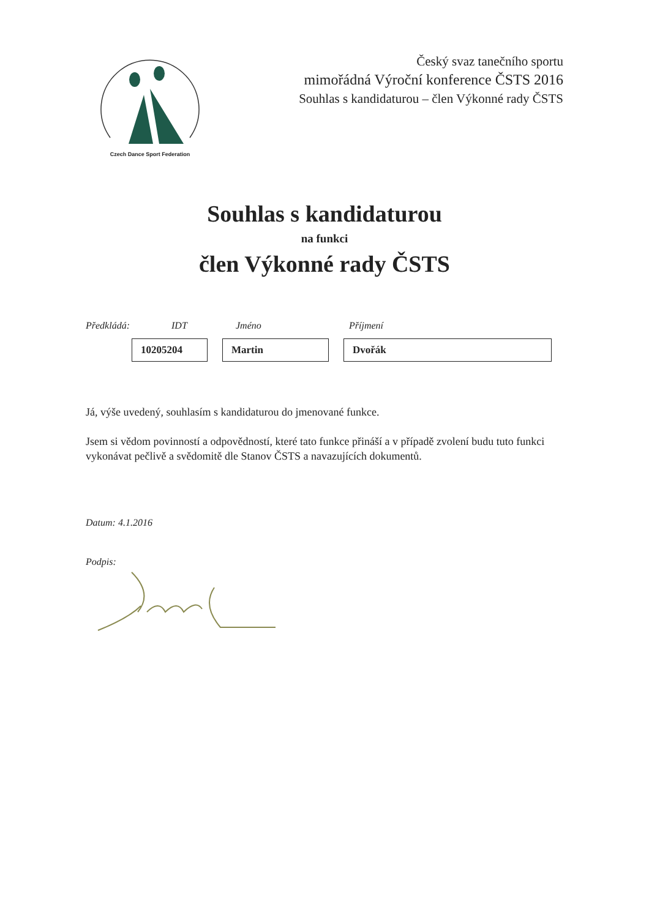Czech Dance Sport Federation
Český svaz tanečního sportu
mimořádná Výroční konference ČSTS 2016
Souhlas s kandidaturou – člen Výkonné rady ČSTS
Souhlas s kandidaturou
na funkci
člen Výkonné rady ČSTS
Předkládá: IDT Jméno Příjmení
10205204 Martin Dvořák
Já, výše uvedený, souhlasím s kandidaturou do jmenované funkce.
Jsem si vědom povinností a odpovědností, které tato funkce přináší a v případě zvolení budu tuto funkci vykonávat pečlivě a svědomitě dle Stanov ČSTS a navazujících dokumentů.
Datum: 4.1.2016
Podpis: